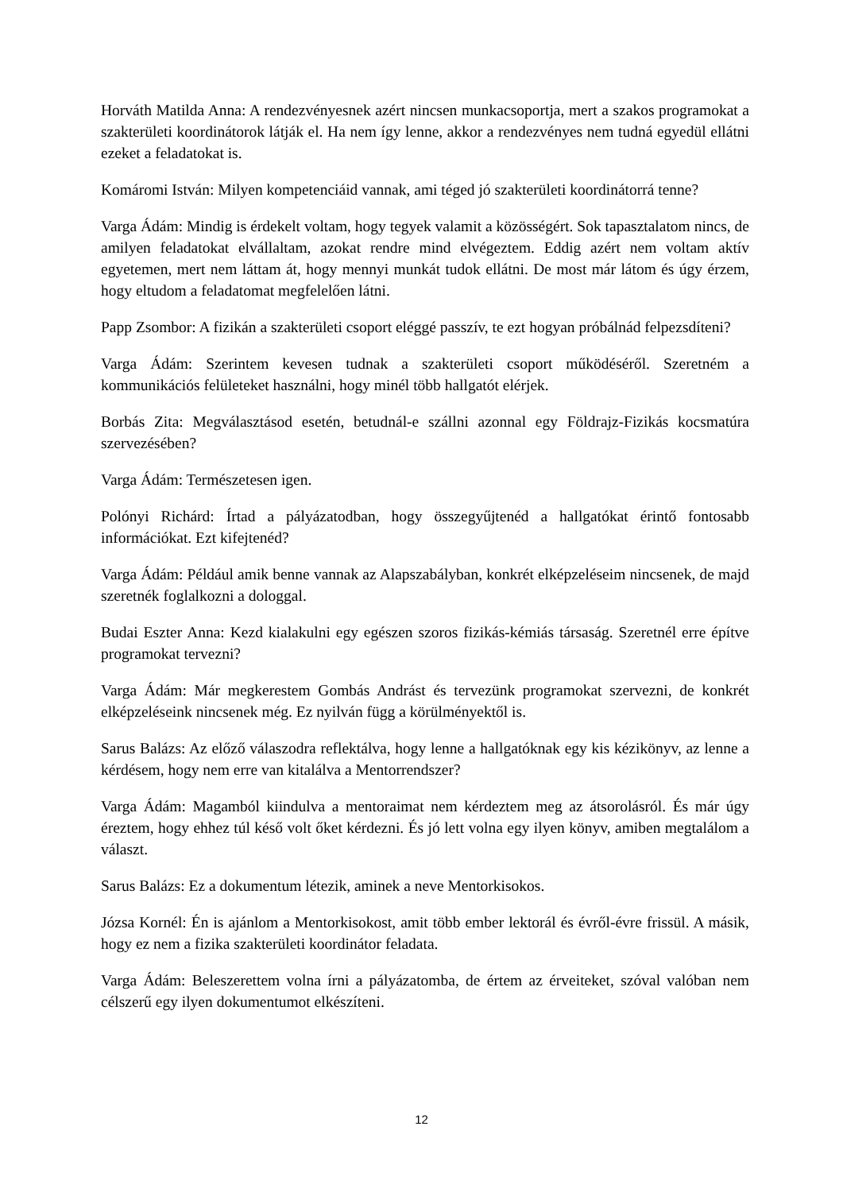Horváth Matilda Anna: A rendezvényesnek azért nincsen munkacsoportja, mert a szakos programokat a szakterületi koordinátorok látják el. Ha nem így lenne, akkor a rendezvényes nem tudná egyedül ellátni ezeket a feladatokat is.
Komáromi István: Milyen kompetenciáid vannak, ami téged jó szakterületi koordinátorrá tenne?
Varga Ádám: Mindig is érdekelt voltam, hogy tegyek valamit a közösségért. Sok tapasztalatom nincs, de amilyen feladatokat elvállaltam, azokat rendre mind elvégeztem. Eddig azért nem voltam aktív egyetemen, mert nem láttam át, hogy mennyi munkát tudok ellátni. De most már látom és úgy érzem, hogy eltudom a feladatomat megfelelően látni.
Papp Zsombor: A fizikán a szakterületi csoport eléggé passzív, te ezt hogyan próbálnád felpezsdíteni?
Varga Ádám: Szerintem kevesen tudnak a szakterületi csoport működéséről. Szeretném a kommunikációs felületeket használni, hogy minél több hallgatót elérjek.
Borbás Zita: Megválasztásod esetén, betudnál-e szállni azonnal egy Földrajz-Fizikás kocsmatúra szervezésében?
Varga Ádám: Természetesen igen.
Polónyi Richárd: Írtad a pályázatodban, hogy összegyűjtenéd a hallgatókat érintő fontosabb információkat. Ezt kifejtenéd?
Varga Ádám: Például amik benne vannak az Alapszabályban, konkrét elképzeléseim nincsenek, de majd szeretnék foglalkozni a dologgal.
Budai Eszter Anna: Kezd kialakulni egy egészen szoros fizikás-kémiás társaság. Szeretnél erre építve programokat tervezni?
Varga Ádám: Már megkerestem Gombás Andrást és tervezünk programokat szervezni, de konkrét elképzeléseink nincsenek még. Ez nyilván függ a körülményektől is.
Sarus Balázs: Az előző válaszodra reflektálva, hogy lenne a hallgatóknak egy kis kézikönyv, az lenne a kérdésem, hogy nem erre van kitalálva a Mentorrendszer?
Varga Ádám: Magamból kiindulva a mentoraimat nem kérdeztem meg az átsorolásról. És már úgy éreztem, hogy ehhez túl késő volt őket kérdezni. És jó lett volna egy ilyen könyv, amiben megtalálom a választ.
Sarus Balázs: Ez a dokumentum létezik, aminek a neve Mentorkisokos.
Józsa Kornél: Én is ajánlom a Mentorkisokost, amit több ember lektorál és évről-évre frissül. A másik, hogy ez nem a fizika szakterületi koordinátor feladata.
Varga Ádám: Beleszerettem volna írni a pályázatomba, de értem az érveiteket, szóval valóban nem célszerű egy ilyen dokumentumot elkészíteni.
12